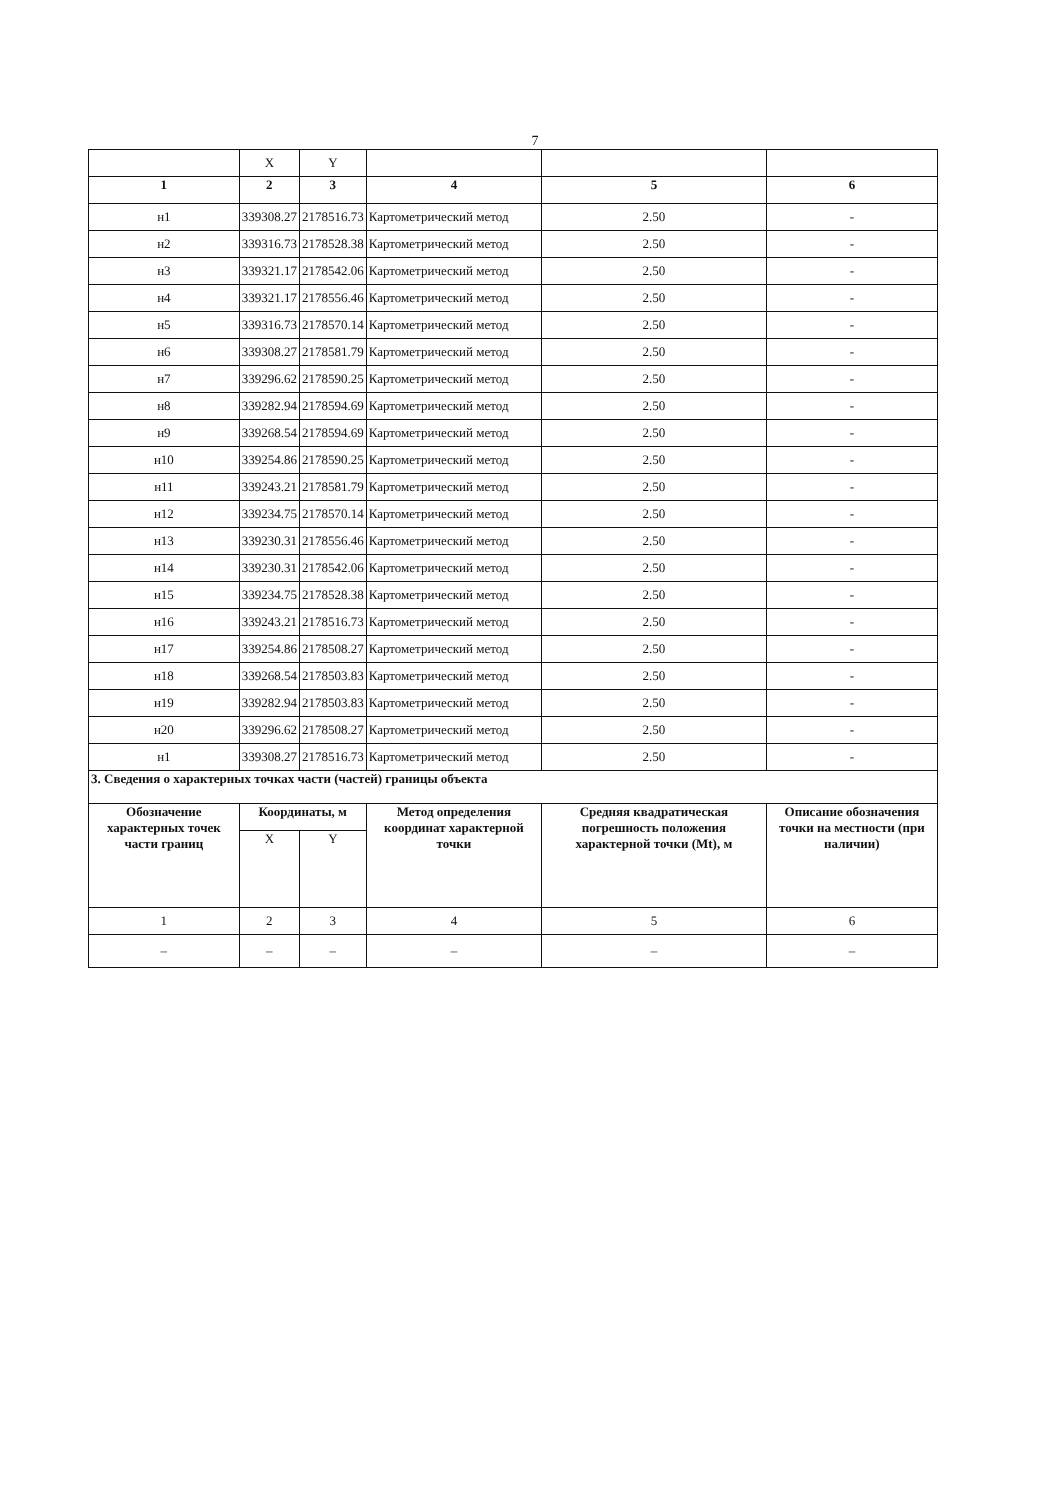7
| | X | Y | | | |
| 1 | 2 | 3 | 4 | 5 | 6 |
| н1 | 339308.27 | 2178516.73 | Картометрический метод | 2.50 | - |
| н2 | 339316.73 | 2178528.38 | Картометрический метод | 2.50 | - |
| н3 | 339321.17 | 2178542.06 | Картометрический метод | 2.50 | - |
| н4 | 339321.17 | 2178556.46 | Картометрический метод | 2.50 | - |
| н5 | 339316.73 | 2178570.14 | Картометрический метод | 2.50 | - |
| н6 | 339308.27 | 2178581.79 | Картометрический метод | 2.50 | - |
| н7 | 339296.62 | 2178590.25 | Картометрический метод | 2.50 | - |
| н8 | 339282.94 | 2178594.69 | Картометрический метод | 2.50 | - |
| н9 | 339268.54 | 2178594.69 | Картометрический метод | 2.50 | - |
| н10 | 339254.86 | 2178590.25 | Картометрический метод | 2.50 | - |
| н11 | 339243.21 | 2178581.79 | Картометрический метод | 2.50 | - |
| н12 | 339234.75 | 2178570.14 | Картометрический метод | 2.50 | - |
| н13 | 339230.31 | 2178556.46 | Картометрический метод | 2.50 | - |
| н14 | 339230.31 | 2178542.06 | Картометрический метод | 2.50 | - |
| н15 | 339234.75 | 2178528.38 | Картометрический метод | 2.50 | - |
| н16 | 339243.21 | 2178516.73 | Картометрический метод | 2.50 | - |
| н17 | 339254.86 | 2178508.27 | Картометрический метод | 2.50 | - |
| н18 | 339268.54 | 2178503.83 | Картометрический метод | 2.50 | - |
| н19 | 339282.94 | 2178503.83 | Картометрический метод | 2.50 | - |
| н20 | 339296.62 | 2178508.27 | Картометрический метод | 2.50 | - |
| н1 | 339308.27 | 2178516.73 | Картометрический метод | 2.50 | - |
| 3. Сведения о характерных точках части (частей) границы объекта | | | | | |
| Обозначение характерных точек части границ | Координаты, м | | Метод определения координат характерной точки | Средняя квадратическая погрешность положения характерной точки (Mt), м | Описание обозначения точки на местности (при наличии) |
| | X | Y | | | |
| 1 | 2 | 3 | 4 | 5 | 6 |
| – | – | – | – | – | – |